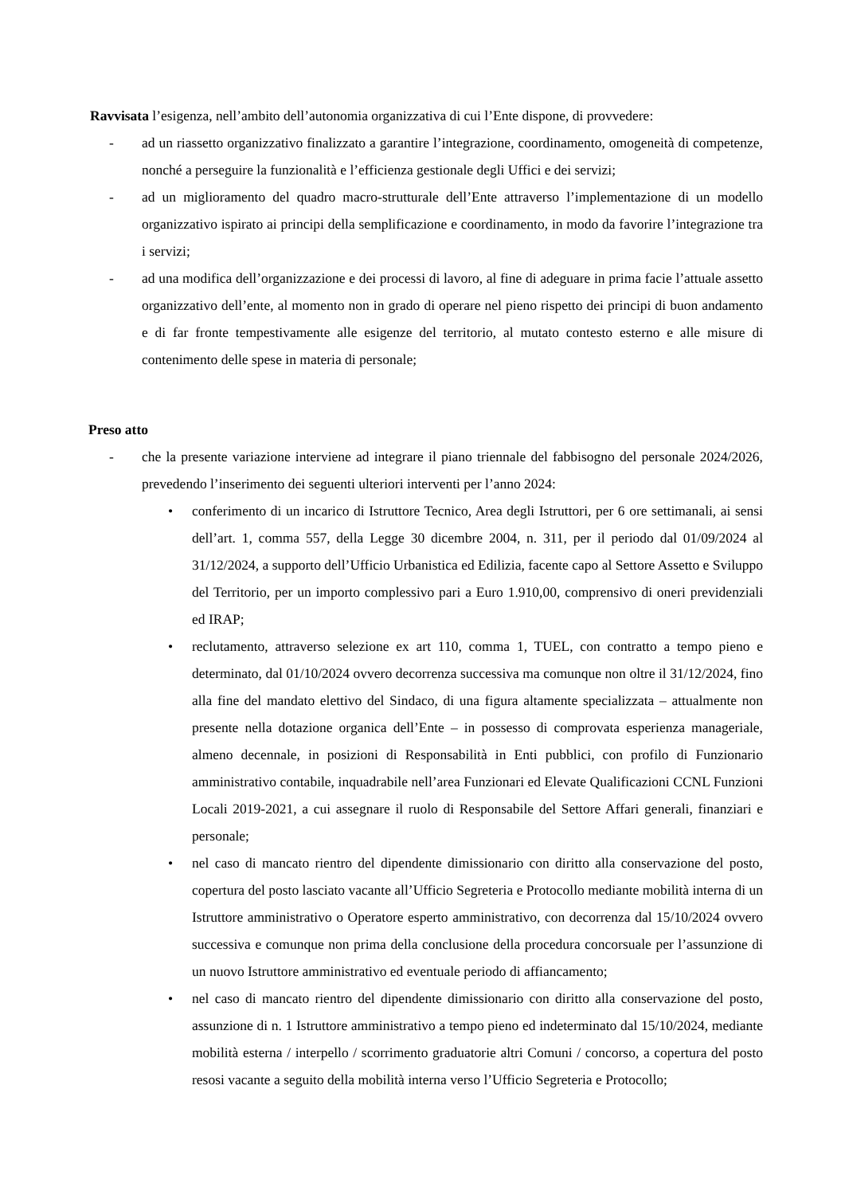Ravvisata l’esigenza, nell’ambito dell’autonomia organizzativa di cui l’Ente dispone, di provvedere:
- ad un riassetto organizzativo finalizzato a garantire l’integrazione, coordinamento, omogeneità di competenze, nonché a perseguire la funzionalità e l’efficienza gestionale degli Uffici e dei servizi;
- ad un miglioramento del quadro macro-strutturale dell’Ente attraverso l’implementazione di un modello organizzativo ispirato ai principi della semplificazione e coordinamento, in modo da favorire l’integrazione tra i servizi;
- ad una modifica dell’organizzazione e dei processi di lavoro, al fine di adeguare in prima facie l’attuale assetto organizzativo dell’ente, al momento non in grado di operare nel pieno rispetto dei principi di buon andamento e di far fronte tempestivamente alle esigenze del territorio, al mutato contesto esterno e alle misure di contenimento delle spese in materia di personale;
Preso atto
- che la presente variazione interviene ad integrare il piano triennale del fabbisogno del personale 2024/2026, prevedendo l’inserimento dei seguenti ulteriori interventi per l’anno 2024:
• conferimento di un incarico di Istruttore Tecnico, Area degli Istruttori, per 6 ore settimanali, ai sensi dell’art. 1, comma 557, della Legge 30 dicembre 2004, n. 311, per il periodo dal 01/09/2024 al 31/12/2024, a supporto dell’Ufficio Urbanistica ed Edilizia, facente capo al Settore Assetto e Sviluppo del Territorio, per un importo complessivo pari a Euro 1.910,00, comprensivo di oneri previdenziali ed IRAP;
• reclutamento, attraverso selezione ex art 110, comma 1, TUEL, con contratto a tempo pieno e determinato, dal 01/10/2024 ovvero decorrenza successiva ma comunque non oltre il 31/12/2024, fino alla fine del mandato elettivo del Sindaco, di una figura altamente specializzata – attualmente non presente nella dotazione organica dell’Ente – in possesso di comprovata esperienza manageriale, almeno decennale, in posizioni di Responsabilità in Enti pubblici, con profilo di Funzionario amministrativo contabile, inquadrabile nell’area Funzionari ed Elevate Qualificazioni CCNL Funzioni Locali 2019-2021, a cui assegnare il ruolo di Responsabile del Settore Affari generali, finanziari e personale;
• nel caso di mancato rientro del dipendente dimissionario con diritto alla conservazione del posto, copertura del posto lasciato vacante all’Ufficio Segreteria e Protocollo mediante mobilità interna di un Istruttore amministrativo o Operatore esperto amministrativo, con decorrenza dal 15/10/2024 ovvero successiva e comunque non prima della conclusione della procedura concorsuale per l’assunzione di un nuovo Istruttore amministrativo ed eventuale periodo di affiancamento;
• nel caso di mancato rientro del dipendente dimissionario con diritto alla conservazione del posto, assunzione di n. 1 Istruttore amministrativo a tempo pieno ed indeterminato dal 15/10/2024, mediante mobilità esterna / interpello / scorrimento graduatorie altri Comuni / concorso, a copertura del posto resosi vacante a seguito della mobilità interna verso l’Ufficio Segreteria e Protocollo;